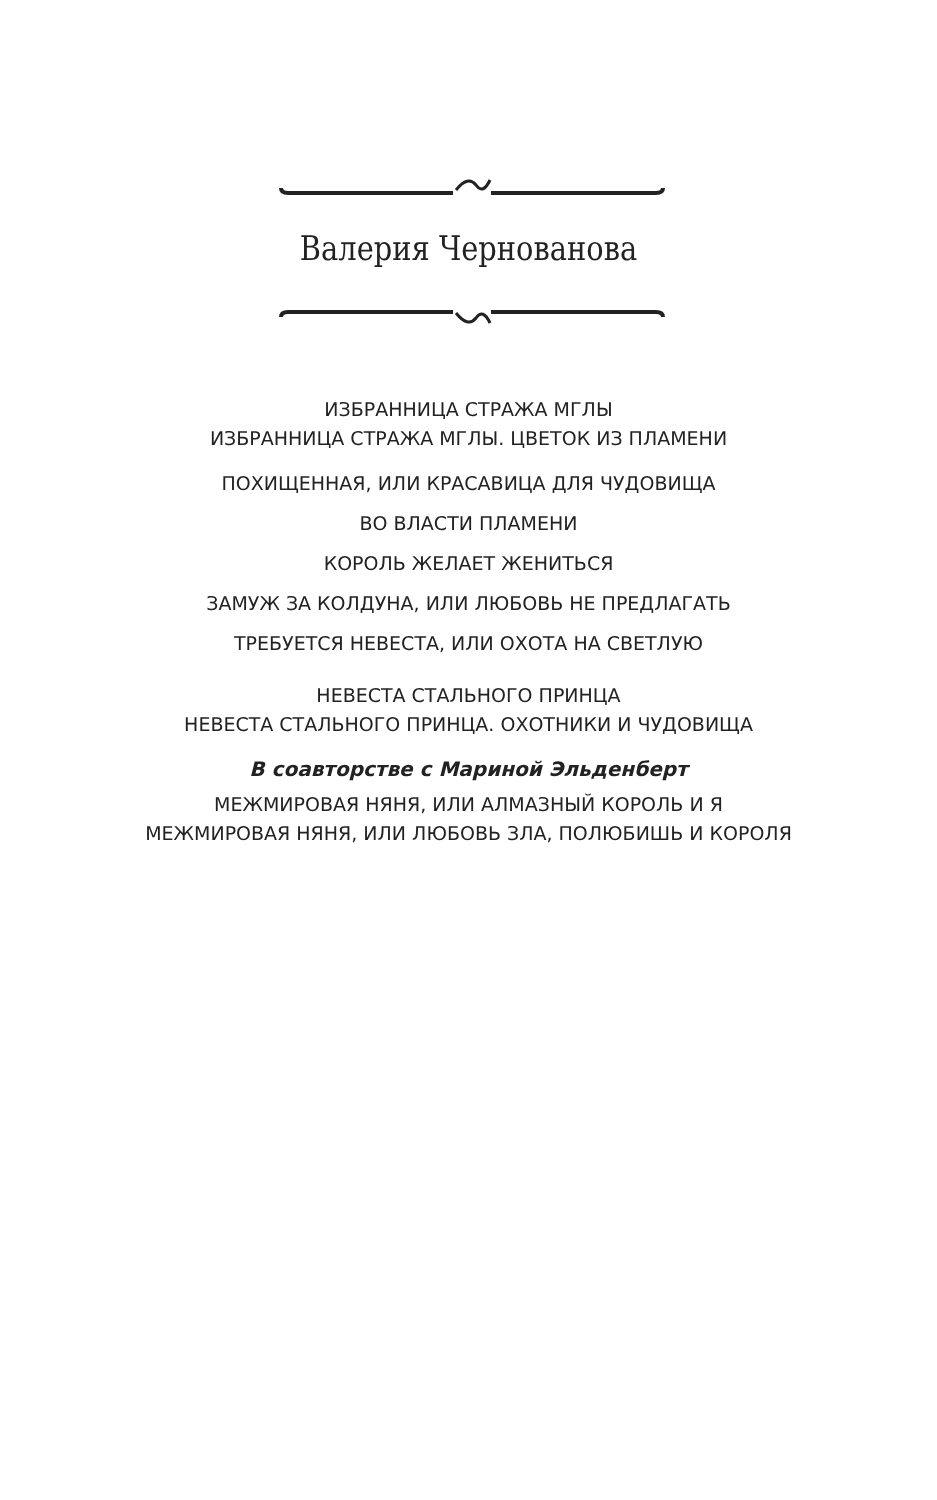Валерия Чернованова
ИЗБРАННИЦА СТРАЖА МГЛЫ
ИЗБРАННИЦА СТРАЖА МГЛЫ. ЦВЕТОК ИЗ ПЛАМЕНИ
ПОХИЩЕННАЯ, ИЛИ КРАСАВИЦА ДЛЯ ЧУДОВИЩА
ВО ВЛАСТИ ПЛАМЕНИ
КОРОЛЬ ЖЕЛАЕТ ЖЕНИТЬСЯ
ЗАМУЖ ЗА КОЛДУНА, ИЛИ ЛЮБОВЬ НЕ ПРЕДЛАГАТЬ
ТРЕБУЕТСЯ НЕВЕСТА, ИЛИ ОХОТА НА СВЕТЛУЮ
НЕВЕСТА СТАЛЬНОГО ПРИНЦА
НЕВЕСТА СТАЛЬНОГО ПРИНЦА. ОХОТНИКИ И ЧУДОВИЩА
В соавторстве с Мариной Эльденберт
МЕЖМИРОВАЯ НЯНЯ, ИЛИ АЛМАЗНЫЙ КОРОЛЬ И Я
МЕЖМИРОВАЯ НЯНЯ, ИЛИ ЛЮБОВЬ ЗЛА, ПОЛЮБИШЬ И КОРОЛЯ